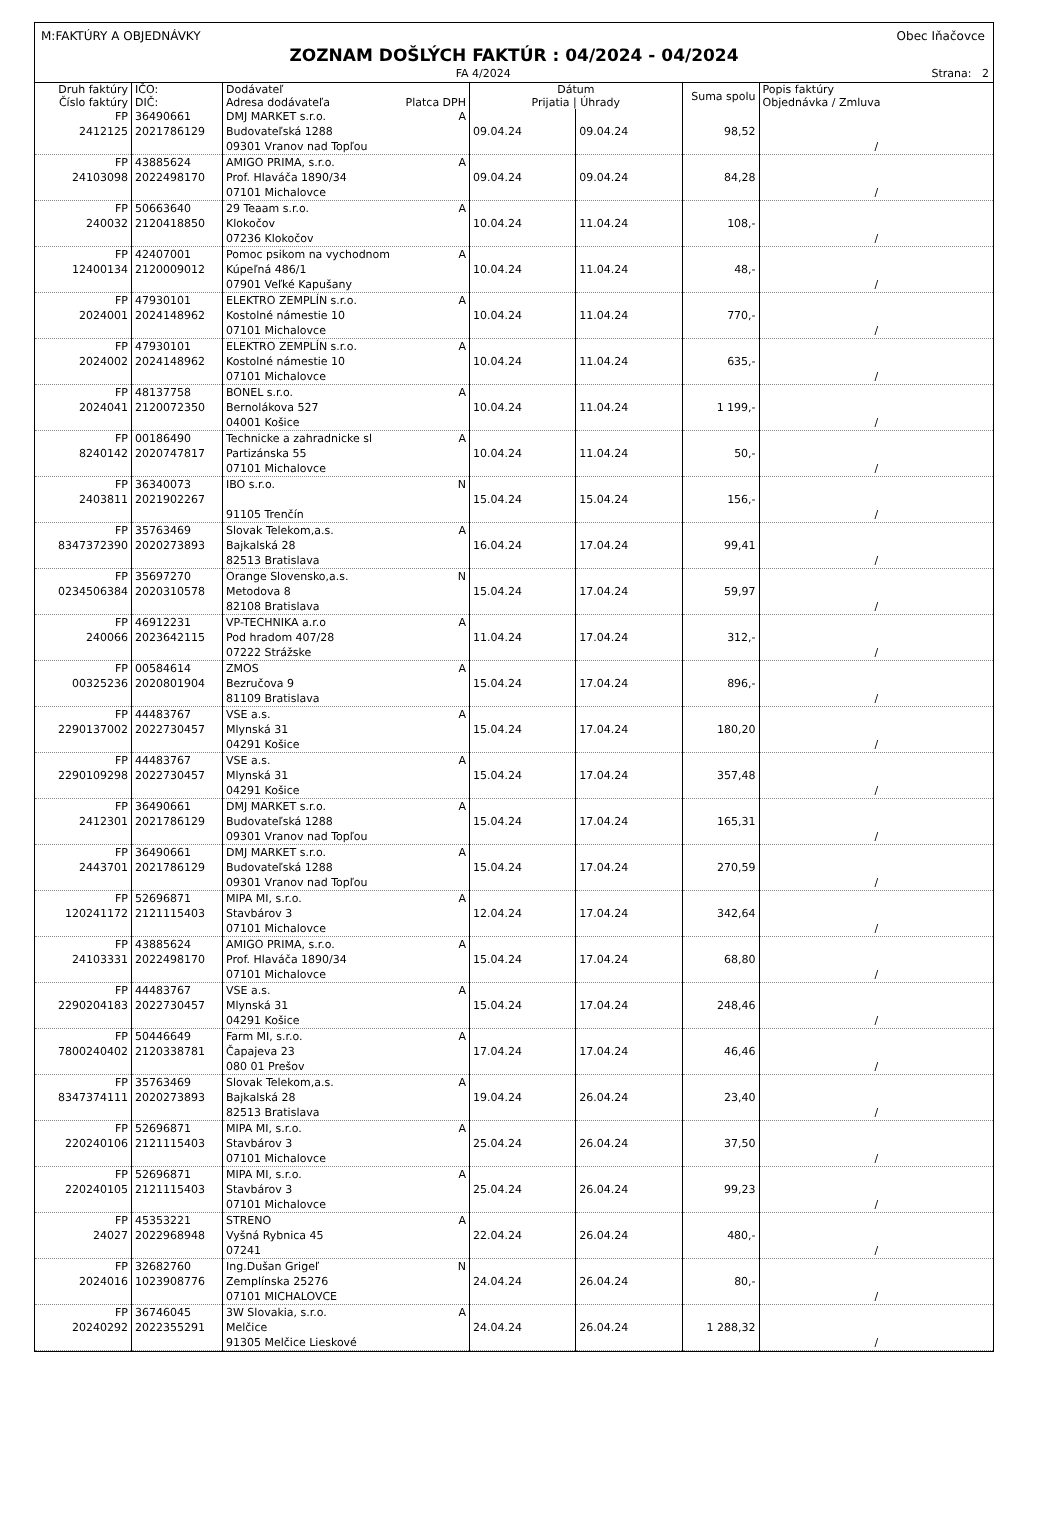M:FAKTÚRY A OBJEDNÁVKY Obec Iňačovce
ZOZNAM DOŠLÝCH FAKTÚR : 04/2024 - 04/2024
FA 4/2024 Strana: 2
| Druh faktúry Číslo faktúry | IČO: DIČ: | Dodávateľ Adresa dodávateľa Platca DPH | Dátum Prijatia / Úhrady | | Suma spolu | Popis faktúry Objednávka / Zmluva |
| --- | --- | --- | --- | --- | --- | --- |
| FP 2412125 | 36490661 2021786129 | DMJ MARKET s.r.o. A Budovateľská 1288 09301 Vranov nad Topľou | 09.04.24 | 09.04.24 | 98,52 | / |
| FP 24103098 | 43885624 2022498170 | AMIGO PRIMA, s.r.o. A Prof. Hlaváča 1890/34 07101 Michalovce | 09.04.24 | 09.04.24 | 84,28 | / |
| FP 240032 | 50663640 2120418850 | 29 Teaam s.r.o. A Klokočov 07236 Klokočov | 10.04.24 | 11.04.24 | 108,- | / |
| FP 12400134 | 42407001 2120009012 | Pomoc psikom na vychodnom A Kúpeľná 486/1 07901 Veľké Kapušany | 10.04.24 | 11.04.24 | 48,- | / |
| FP 2024001 | 47930101 2024148962 | ELEKTRO ZEMPLÍN s.r.o. A Kostolné námestie 10 07101 Michalovce | 10.04.24 | 11.04.24 | 770,- | / |
| FP 2024002 | 47930101 2024148962 | ELEKTRO ZEMPLÍN s.r.o. A Kostolné námestie 10 07101 Michalovce | 10.04.24 | 11.04.24 | 635,- | / |
| FP 2024041 | 48137758 2120072350 | BONEL s.r.o. A Bernolákova 527 04001 Košice | 10.04.24 | 11.04.24 | 1 199,- | / |
| FP 8240142 | 00186490 2020747817 | Technicke a zahradnicke sl A Partizánska 55 07101 Michalovce | 10.04.24 | 11.04.24 | 50,- | / |
| FP 2403811 | 36340073 2021902267 | IBO s.r.o. N 91105 Trenčín | 15.04.24 | 15.04.24 | 156,- | / |
| FP 8347372390 | 35763469 2020273893 | Slovak Telekom,a.s. A Bajkalská 28 82513 Bratislava | 16.04.24 | 17.04.24 | 99,41 | / |
| FP 0234506384 | 35697270 2020310578 | Orange Slovensko,a.s. N Metodova 8 82108 Bratislava | 15.04.24 | 17.04.24 | 59,97 | / |
| FP 240066 | 46912231 2023642115 | VP-TECHNIKA a.r.o A Pod hradom 407/28 07222 Strážske | 11.04.24 | 17.04.24 | 312,- | / |
| FP 00325236 | 00584614 2020801904 | ZMOS A Bezručova 9 81109 Bratislava | 15.04.24 | 17.04.24 | 896,- | / |
| FP 2290137002 | 44483767 2022730457 | VSE a.s. A Mlynská 31 04291 Košice | 15.04.24 | 17.04.24 | 180,20 | / |
| FP 2290109298 | 44483767 2022730457 | VSE a.s. A Mlynská 31 04291 Košice | 15.04.24 | 17.04.24 | 357,48 | / |
| FP 2412301 | 36490661 2021786129 | DMJ MARKET s.r.o. A Budovateľská 1288 09301 Vranov nad Topľou | 15.04.24 | 17.04.24 | 165,31 | / |
| FP 2443701 | 36490661 2021786129 | DMJ MARKET s.r.o. A Budovateľská 1288 09301 Vranov nad Topľou | 15.04.24 | 17.04.24 | 270,59 | / |
| FP 120241172 | 52696871 2121115403 | MIPA MI, s.r.o. A Stavbárov 3 07101 Michalovce | 12.04.24 | 17.04.24 | 342,64 | / |
| FP 24103331 | 43885624 2022498170 | AMIGO PRIMA, s.r.o. A Prof. Hlaváča 1890/34 07101 Michalovce | 15.04.24 | 17.04.24 | 68,80 | / |
| FP 2290204183 | 44483767 2022730457 | VSE a.s. A Mlynská 31 04291 Košice | 15.04.24 | 17.04.24 | 248,46 | / |
| FP 7800240402 | 50446649 2120338781 | Farm MI, s.r.o. A Čapajeva 23 080 01 Prešov | 17.04.24 | 17.04.24 | 46,46 | / |
| FP 8347374111 | 35763469 2020273893 | Slovak Telekom,a.s. A Bajkalská 28 82513 Bratislava | 19.04.24 | 26.04.24 | 23,40 | / |
| FP 220240106 | 52696871 2121115403 | MIPA MI, s.r.o. A Stavbárov 3 07101 Michalovce | 25.04.24 | 26.04.24 | 37,50 | / |
| FP 220240105 | 52696871 2121115403 | MIPA MI, s.r.o. A Stavbárov 3 07101 Michalovce | 25.04.24 | 26.04.24 | 99,23 | / |
| FP 24027 | 45353221 2022968948 | STRENO A Vyšná Rybnica 45 07241 | 22.04.24 | 26.04.24 | 480,- | / |
| FP 2024016 | 32682760 1023908776 | Ing.Dušan Grigeľ N Zemplínska 25276 07101 MICHALOVCE | 24.04.24 | 26.04.24 | 80,- | / |
| FP 20240292 | 36746045 2022355291 | 3W Slovakia, s.r.o. A Melčice 91305 Melčice Lieskové | 24.04.24 | 26.04.24 | 1 288,32 | / |